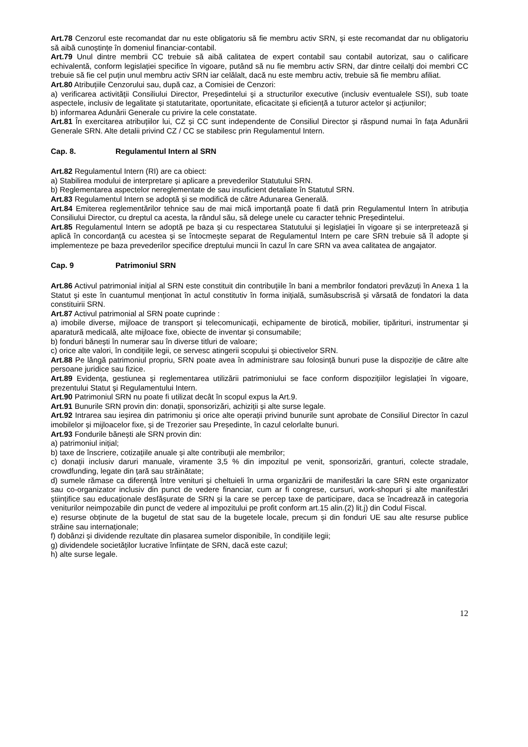Art.78 Cenzorul este recomandat dar nu este obligatoriu să fie membru activ SRN, și este recomandat dar nu obligatoriu să aibă cunoștințe în domeniul financiar-contabil.
Art.79 Unul dintre membrii CC trebuie să aibă calitatea de expert contabil sau contabil autorizat, sau o calificare echivalentă, conform legislației specifice în vigoare, putând să nu fie membru activ SRN, dar dintre ceilalți doi membri CC trebuie să fie cel puțin unul membru activ SRN iar celălalt, dacă nu este membru activ, trebuie să fie membru afiliat.
Art.80 Atribuțiile Cenzorului sau, după caz, a Comisiei de Cenzori:
a) verificarea activității Consiliului Director, Președintelui și a structurilor executive (inclusiv eventualele SSI), sub toate aspectele, inclusiv de legalitate și statutaritate, oportunitate, eficacitate și eficiență a tuturor actelor și acțiunilor;
b) informarea Adunării Generale cu privire la cele constatate.
Art.81 În exercitarea atribuțiilor lui, CZ și CC sunt independente de Consiliul Director și răspund numai în fața Adunării Generale SRN. Alte detalii privind CZ / CC se stabilesc prin Regulamentul Intern.
Cap. 8. Regulamentul Intern al SRN
Art.82 Regulamentul Intern (RI) are ca obiect:
a) Stabilirea modului de interpretare și aplicare a prevederilor Statutului SRN.
b) Reglementarea aspectelor nereglementate de sau insuficient detaliate în Statutul SRN.
Art.83 Regulamentul Intern se adoptă și se modifică de către Adunarea Generală.
Art.84 Emiterea reglementărilor tehnice sau de mai mică importanță poate fi dată prin Regulamentul Intern în atribuția Consiliului Director, cu dreptul ca acesta, la rândul său, să delege unele cu caracter tehnic Președintelui.
Art.85 Regulamentul Intern se adoptă pe baza și cu respectarea Statutului și legislației în vigoare și se interpretează și aplică în concordanță cu acestea și se întocmește separat de Regulamentul Intern pe care SRN trebuie să îl adopte și implementeze pe baza prevederilor specifice dreptului muncii în cazul în care SRN va avea calitatea de angajator.
Cap. 9 Patrimoniul SRN
Art.86 Activul patrimonial inițial al SRN este constituit din contribuțiile în bani a membrilor fondatori prevăzuți în Anexa 1 la Statut și este în cuantumul menționat în actul constitutiv în forma inițială, sumăsubscrisă și vărsată de fondatori la data constituirii SRN.
Art.87 Activul patrimonial al SRN poate cuprinde :
a) imobile diverse, mijloace de transport și telecomunicații, echipamente de birotică, mobilier, tipărituri, instrumentar și aparatură medicală, alte mijloace fixe, obiecte de inventar și consumabile;
b) fonduri bănești în numerar sau în diverse titluri de valoare;
c) orice alte valori, în condițiile legii, ce servesc atingerii scopului și obiectivelor SRN.
Art.88 Pe lângă patrimoniul propriu, SRN poate avea în administrare sau folosință bunuri puse la dispoziție de către alte persoane juridice sau fizice.
Art.89 Evidența, gestiunea și reglementarea utilizării patrimoniului se face conform dispozițiilor legislației în vigoare, prezentului Statut și Regulamentului Intern.
Art.90 Patrimoniul SRN nu poate fi utilizat decât în scopul expus la Art.9.
Art.91 Bunurile SRN provin din: donații, sponsorizări, achiziții și alte surse legale.
Art.92 Intrarea sau ieșirea din patrimoniu și orice alte operații privind bunurile sunt aprobate de Consiliul Director în cazul imobilelor și mijloacelor fixe, și de Trezorier sau Președinte, în cazul celorlalte bunuri.
Art.93 Fondurile bănești ale SRN provin din:
a) patrimoniul inițial;
b) taxe de înscriere, cotizațiile anuale și alte contribuții ale membrilor;
c) donații inclusiv daruri manuale, viramente 3,5 % din impozitul pe venit, sponsorizări, granturi, colecte stradale, crowdfunding, legate din țară sau străinătate;
d) sumele rămase ca diferență între venituri și cheltuieli în urma organizării de manifestări la care SRN este organizator sau co-organizator inclusiv din punct de vedere financiar, cum ar fi congrese, cursuri, work-shopuri și alte manifestări științifice sau educaționale desfășurate de SRN și la care se percep taxe de participare, daca se încadrează in categoria veniturilor neimpozabile din punct de vedere al impozitului pe profit conform art.15 alin.(2) lit.j) din Codul Fiscal.
e) resurse obținute de la bugetul de stat sau de la bugetele locale, precum și din fonduri UE sau alte resurse publice străine sau internaționale;
f) dobânzi și dividende rezultate din plasarea sumelor disponibile, în condițiile legii;
g) dividendele societăților lucrative înființate de SRN, dacă este cazul;
h) alte surse legale.
12